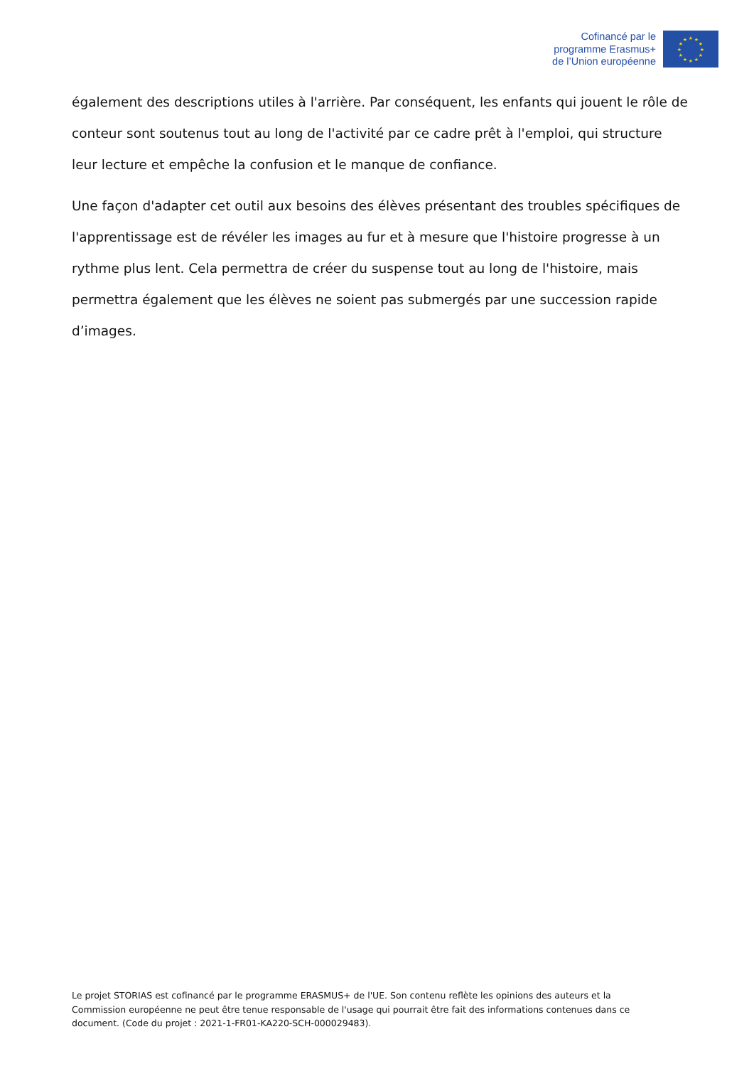Cofinancé par le
programme Erasmus+
de l’Union européenne
★
★
★
★
★
★
★
★
★
★
★
★
également des descriptions utiles à l'arrière. Par conséquent, les enfants qui jouent le rôle de conteur sont soutenus tout au long de l'activité par ce cadre prêt à l'emploi, qui structure leur lecture et empêche la confusion et le manque de confiance.
Une façon d'adapter cet outil aux besoins des élèves présentant des troubles spécifiques de l'apprentissage est de révéler les images au fur et à mesure que l'histoire progresse à un rythme plus lent. Cela permettra de créer du suspense tout au long de l'histoire, mais permettra également que les élèves ne soient pas submergés par une succession rapide d’images.
Le projet STORIAS est cofinancé par le programme ERASMUS+ de l'UE. Son contenu reflète les opinions des auteurs et la Commission européenne ne peut être tenue responsable de l'usage qui pourrait être fait des informations contenues dans ce document. (Code du projet : 2021-1-FR01-KA220-SCH-000029483).